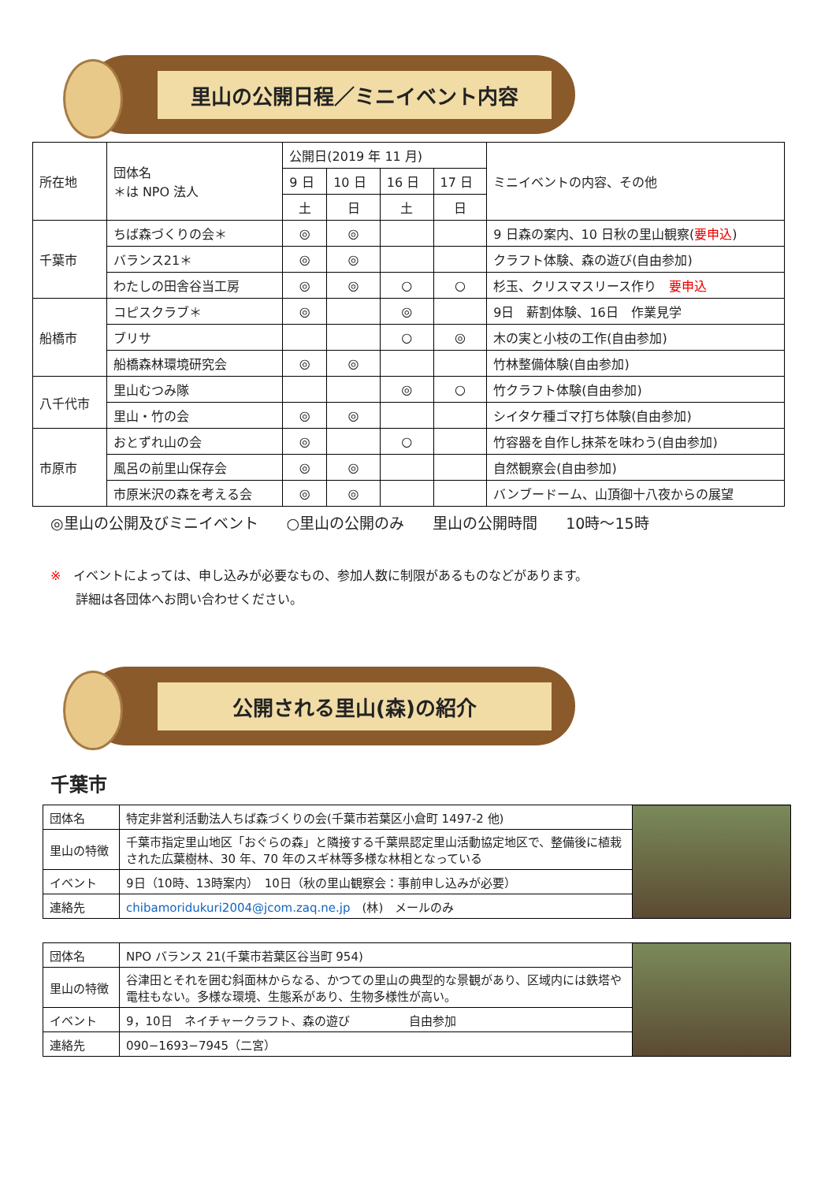里山の公開日程／ミニイベント内容
| 所在地 | 団体名 ＊は NPO 法人 | 公開日(2019 年 11 月) | | | | ミニイベントの内容、その他 |
| --- | --- | --- | --- | --- | --- | --- |
| | | 9 日 | 10 日 | 16 日 | 17 日 | |
| | | 土 | 日 | 土 | 日 | |
| 千葉市 | ちば森づくりの会＊ | ◎ | ◎ | | | 9 日森の案内、10 日秋の里山観察( 要申込 ) |
| | バランス21＊ | ◎ | ◎ | | | クラフト体験、森の遊び(自由参加) |
| | わたしの田舎谷当工房 | ◎ | ◎ | ○ | ○ | 杉玉、クリスマスリース作り 要申込 |
| 船橋市 | コピスクラブ＊ | ◎ | | ◎ | | 9日 薪割体験、16日 作業見学 |
| | ブリサ | | | ○ | ◎ | 木の実と小枝の工作(自由参加) |
| | 船橋森林環境研究会 | ◎ | ◎ | | | 竹林整備体験(自由参加) |
| 八千代市 | 里山むつみ隊 | | | ◎ | ○ | 竹クラフト体験(自由参加) |
| | 里山・竹の会 | ◎ | ◎ | | | シイタケ種ゴマ打ち体験(自由参加) |
| 市原市 | おとずれ山の会 | ◎ | | ○ | | 竹容器を自作し抹茶を味わう(自由参加) |
| | 風呂の前里山保存会 | ◎ | ◎ | | | 自然観察会(自由参加) |
| | 市原米沢の森を考える会 | ◎ | ◎ | | | バンブードーム、山頂御十八夜からの展望 |
◎里山の公開及びミニイベント ○里山の公開のみ 里山の公開時間 10時～15時
※　イベントによっては、申し込みが必要なもの、参加人数に制限があるものなどがあります。
　　詳細は各団体へお問い合わせください。
公開される里山(森)の紹介
千葉市
| 団体名 | 特定非営利活動法人ちば森づくりの会(千葉市若葉区小倉町 1497-2 他) | |
| 里山の特徴 | 千葉市指定里山地区「おぐらの森」と隣接する千葉県認定里山活動協定地区で、整備後に植栽された広葉樹林、30 年、70 年のスギ林等多様な林相となっている | |
| イベント | 9日（10時、13時案内） 10日（秋の里山観察会：事前申し込みが必要） | |
| 連絡先 | chibamoridukuri2004@jcom.zaq.ne.jp (林) メールのみ | |
| 団体名 | NPO バランス 21(千葉市若葉区谷当町 954) | |
| 里山の特徴 | 谷津田とそれを囲む斜面林からなる、かつての里山の典型的な景観があり、区域内には鉄塔や電柱もない。多様な環境、生態系があり、生物多様性が高い。 | |
| イベント | 9，10日 ネイチャークラフト、森の遊び 自由参加 | |
| 連絡先 | 090−1693−7945（二宮） | |